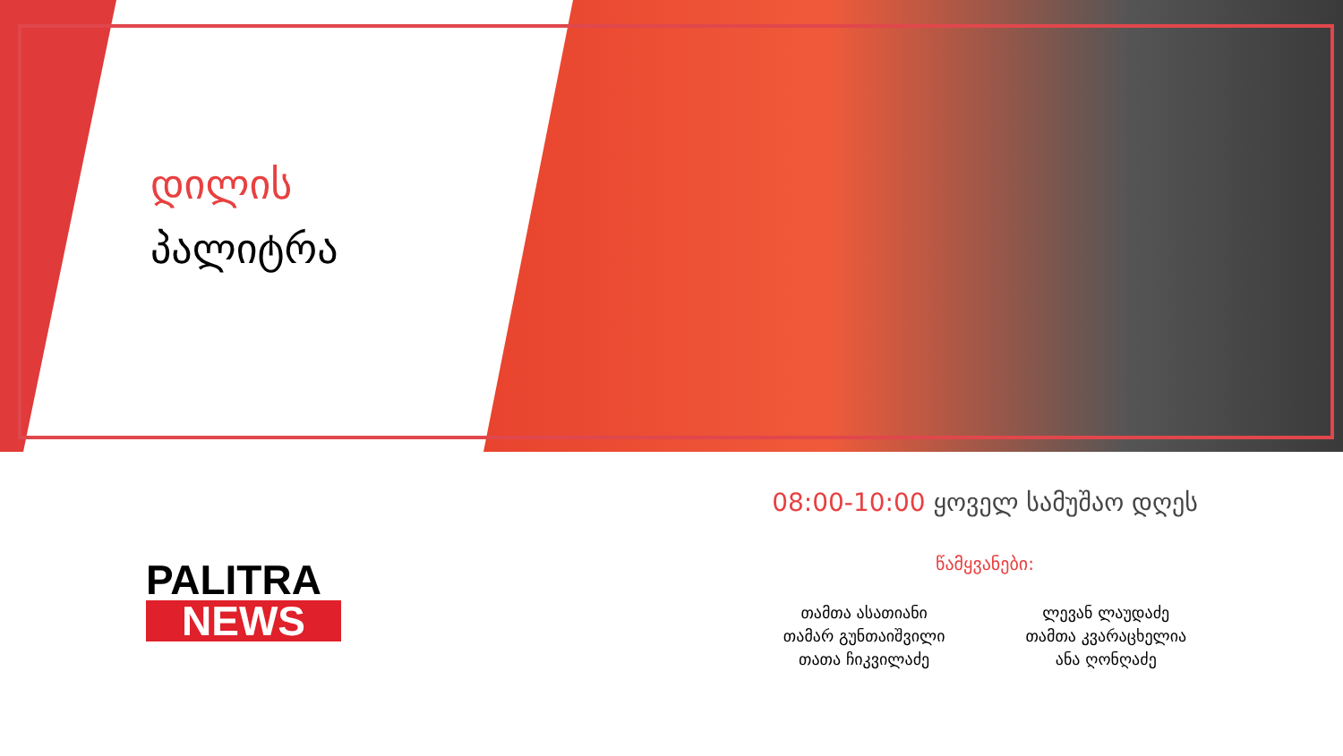დილის
პალიტრა
PALITRA
NEWS
08:00-10:00 ყოველ სამუშაო დღეს
წამყვანები:
თამთა ასათიანი
თამარ გუნთაიშვილი
თათა ჩიკვილაძე
ლევან ლაუდაძე
თამთა კვარაცხელია
ანა ღონღაძე